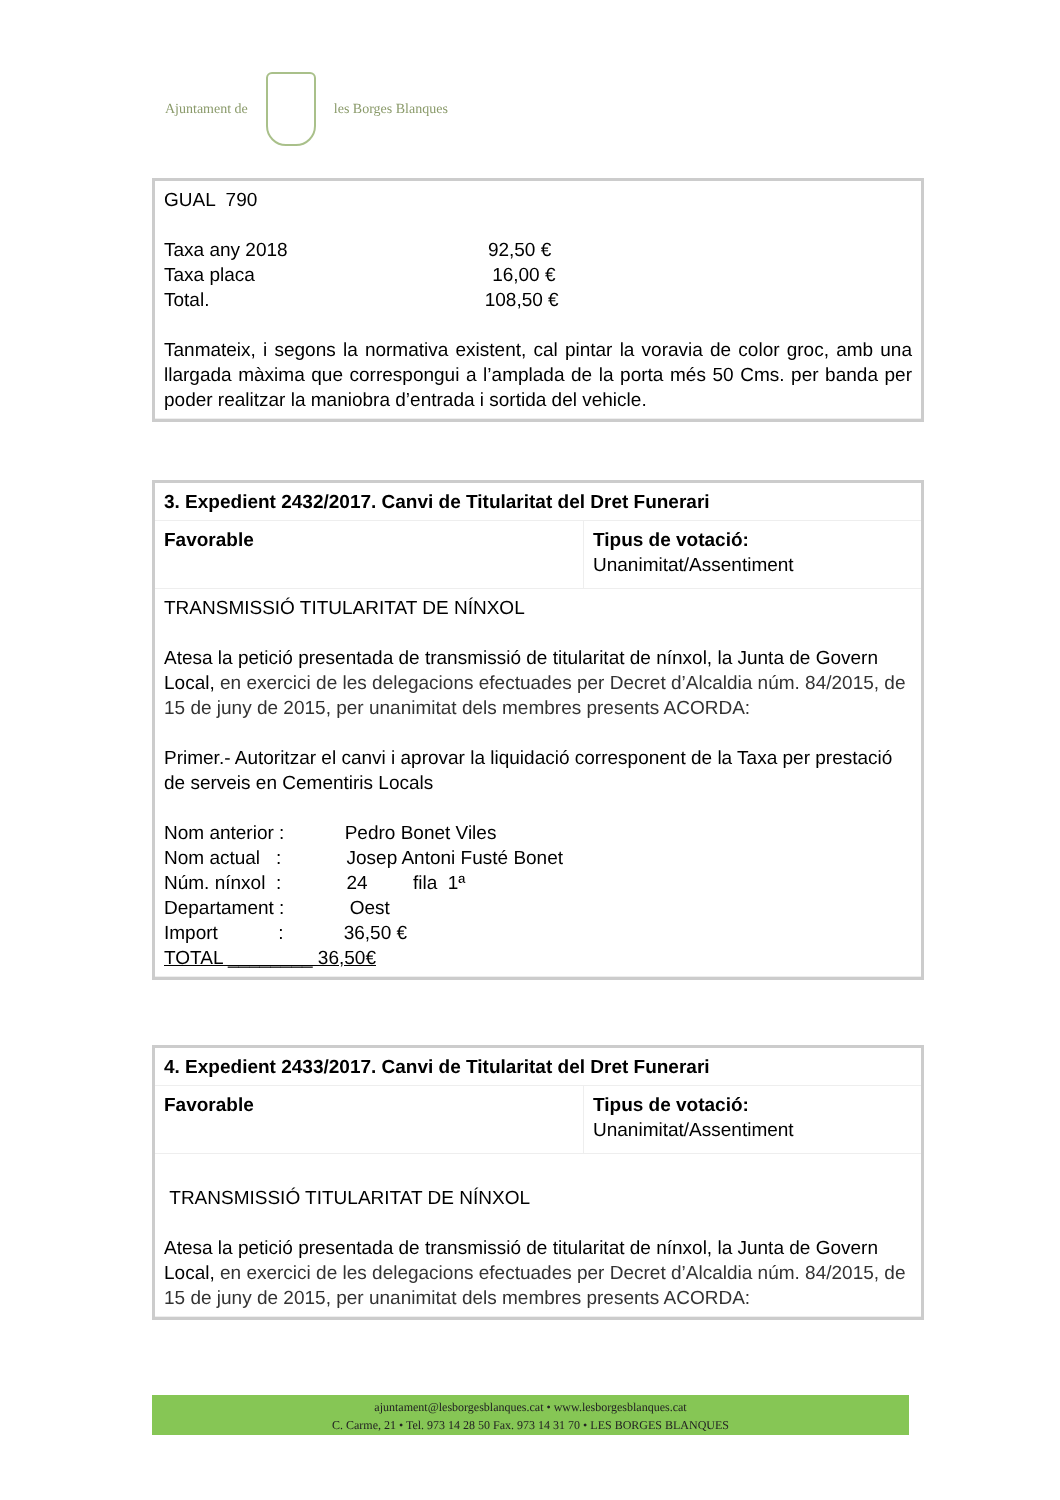Ajuntament de les Borges Blanques
| GUAL 790 Taxa any 2018 92,50 € Taxa placa 16,00 € Total. 108,50 € Tanmateix, i segons la normativa existent, cal pintar la voravia de color groc, amb una llargada màxima que correspongui a l’amplada de la porta més 50 Cms. per banda per poder realitzar la maniobra d’entrada i sortida del vehicle. |
| 3. Expedient 2432/2017. Canvi de Titularitat del Dret Funerari | |
| Favorable | Tipus de votació: Unanimitat/Assentiment |
| TRANSMISSIÓ TITULARITAT DE NÍNXOL Atesa la petició presentada de transmissió de titularitat de nínxol, la Junta de Govern Local, en exercici de les delegacions efectuades per Decret d’Alcaldia núm. 84/2015, de 15 de juny de 2015, per unanimitat dels membres presents ACORDA: Primer.- Autoritzar el canvi i aprovar la liquidació corresponent de la Taxa per prestació de serveis en Cementiris Locals Nom anterior : Pedro Bonet Viles Nom actual : Josep Antoni Fusté Bonet Núm. nínxol : 24 fila 1ª Departament : Oest Import : 36,50 € TOTAL ________ 36,50€ | |
| 4. Expedient 2433/2017. Canvi de Titularitat del Dret Funerari | |
| Favorable | Tipus de votació: Unanimitat/Assentiment |
| TRANSMISSIÓ TITULARITAT DE NÍNXOL Atesa la petició presentada de transmissió de titularitat de nínxol, la Junta de Govern Local, en exercici de les delegacions efectuades per Decret d’Alcaldia núm. 84/2015, de 15 de juny de 2015, per unanimitat dels membres presents ACORDA: | |
ajuntament@lesborgesblanques.cat • www.lesborgesblanques.cat
C. Carme, 21 • Tel. 973 14 28 50 Fax. 973 14 31 70 • LES BORGES BLANQUES